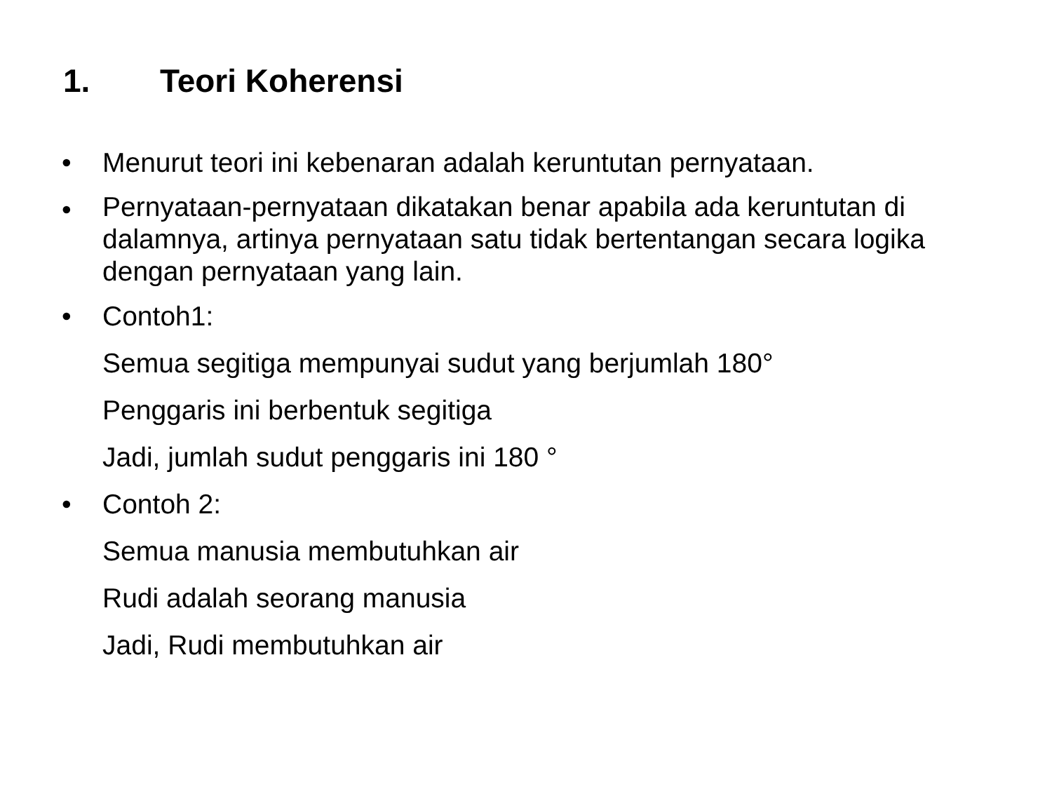1. Teori Koherensi
• Menurut teori ini kebenaran adalah keruntutan pernyataan.
•
Pernyataan-pernyataan dikatakan benar apabila ada keruntutan di dalamnya, artinya pernyataan satu tidak bertentangan secara logika dengan pernyataan yang lain.
• Contoh1:
Semua segitiga mempunyai sudut yang berjumlah 180°
Penggaris ini berbentuk segitiga
Jadi, jumlah sudut penggaris ini 180 °
• Contoh 2:
Semua manusia membutuhkan air
Rudi adalah seorang manusia
Jadi, Rudi membutuhkan air